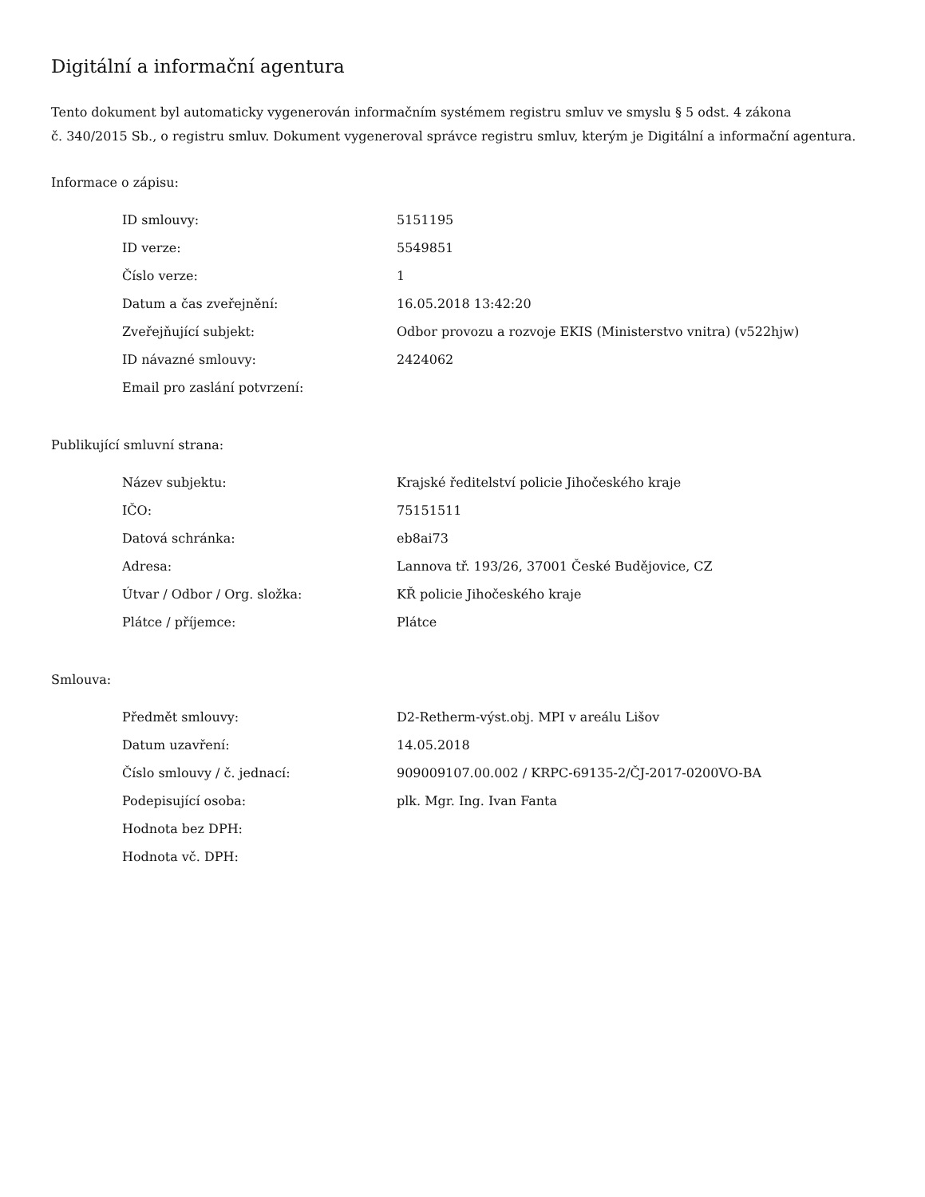Digitální a informační agentura
Tento dokument byl automaticky vygenerován informačním systémem registru smluv ve smyslu § 5 odst. 4 zákona
č. 340/2015 Sb., o registru smluv. Dokument vygeneroval správce registru smluv, kterým je Digitální a informační agentura.
Informace o zápisu:
| ID smlouvy: | 5151195 |
| ID verze: | 5549851 |
| Číslo verze: | 1 |
| Datum a čas zveřejnění: | 16.05.2018 13:42:20 |
| Zveřejňující subjekt: | Odbor provozu a rozvoje EKIS (Ministerstvo vnitra) (v522hjw) |
| ID návazné smlouvy: | 2424062 |
| Email pro zaslání potvrzení: | |
Publikující smluvní strana:
| Název subjektu: | Krajské ředitelství policie Jihočeského kraje |
| IČO: | 75151511 |
| Datová schránka: | eb8ai73 |
| Adresa: | Lannova tř. 193/26, 37001 České Budějovice, CZ |
| Útvar / Odbor / Org. složka: | KŘ policie Jihočeského kraje |
| Plátce / příjemce: | Plátce |
Smlouva:
| Předmět smlouvy: | D2-Retherm-výst.obj. MPI v areálu Lišov |
| Datum uzavření: | 14.05.2018 |
| Číslo smlouvy / č. jednací: | 909009107.00.002 / KRPC-69135-2/ČJ-2017-0200VO-BA |
| Podepisující osoba: | plk. Mgr. Ing. Ivan Fanta |
| Hodnota bez DPH: | |
| Hodnota vč. DPH: | |